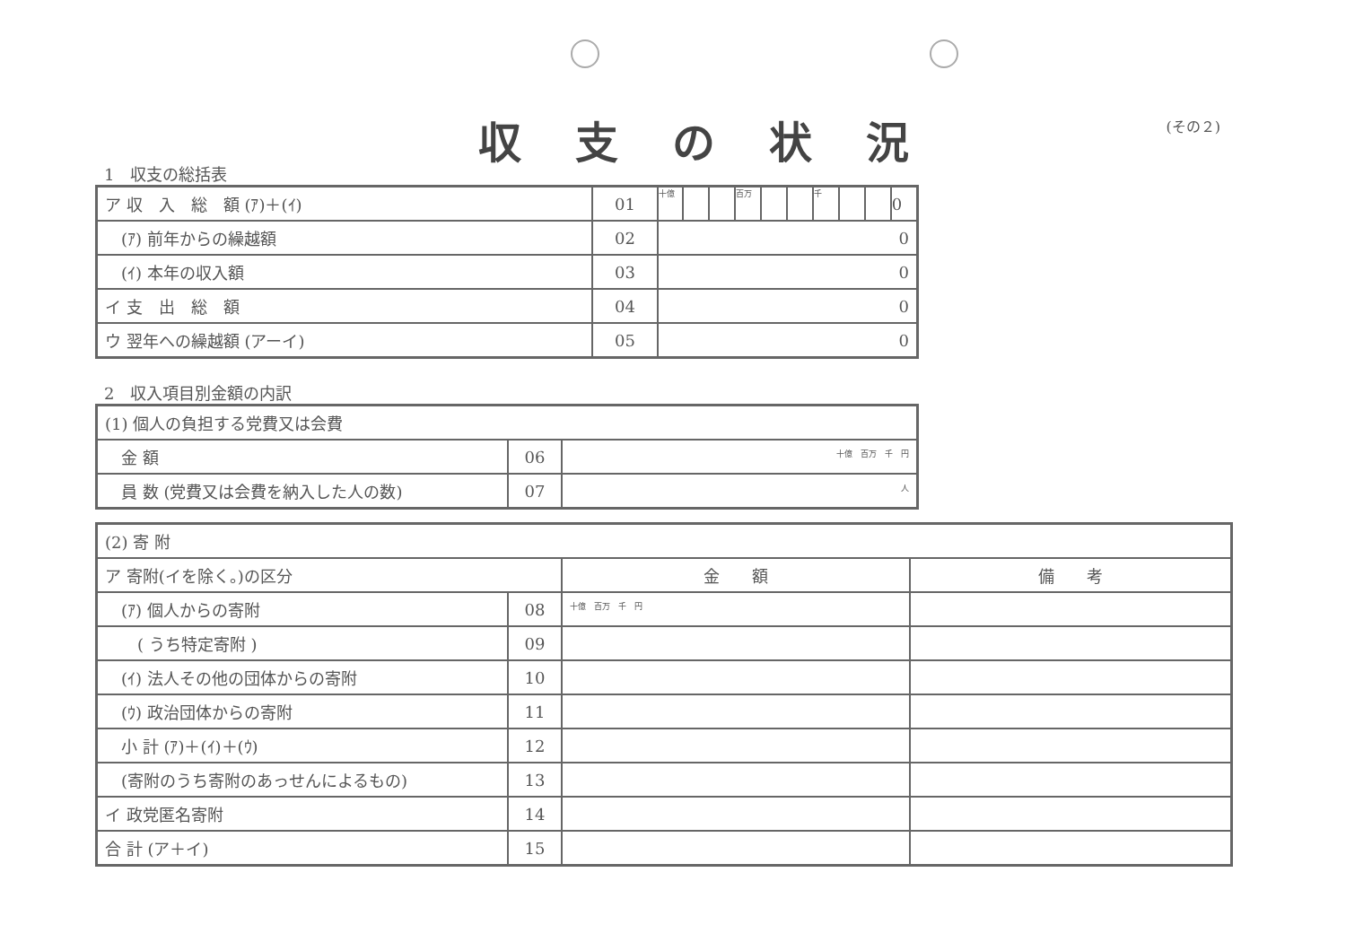収支の状況
(その２)
1　収支の総括表
| ア 収 入 総 額 (ｱ)＋(ｲ) | 01 | 十億 | | | 百万 | | | 千 | | | 0 |
| (ｱ) 前年からの繰越額 | 02 | 0 | | | | | | | | | |
| (ｲ) 本年の収入額 | 03 | 0 | | | | | | | | | |
| イ 支 出 総 額 | 04 | 0 | | | | | | | | | |
| ウ 翌年への繰越額 (アーイ) | 05 | 0 | | | | | | | | | |
2　収入項目別金額の内訳
| (1) 個人の負担する党費又は会費 | | |
| 金 額 | 06 | 十億 百万 千 円 |
| 員 数 (党費又は会費を納入した人の数) | 07 | 人 |
| (2) 寄 附 | | | |
| ア 寄附(イを除く。)の区分 | | 金 額 | 備 考 |
| (ｱ) 個人からの寄附 | 08 | 十億 百万 千 円 | |
| ( うち特定寄附 ) | 09 | | |
| (ｲ) 法人その他の団体からの寄附 | 10 | | |
| (ｳ) 政治団体からの寄附 | 11 | | |
| 小 計 (ｱ)＋(ｲ)＋(ｳ) | 12 | | |
| (寄附のうち寄附のあっせんによるもの) | 13 | | |
| イ 政党匿名寄附 | 14 | | |
| 合 計 (ア＋イ) | 15 | | |